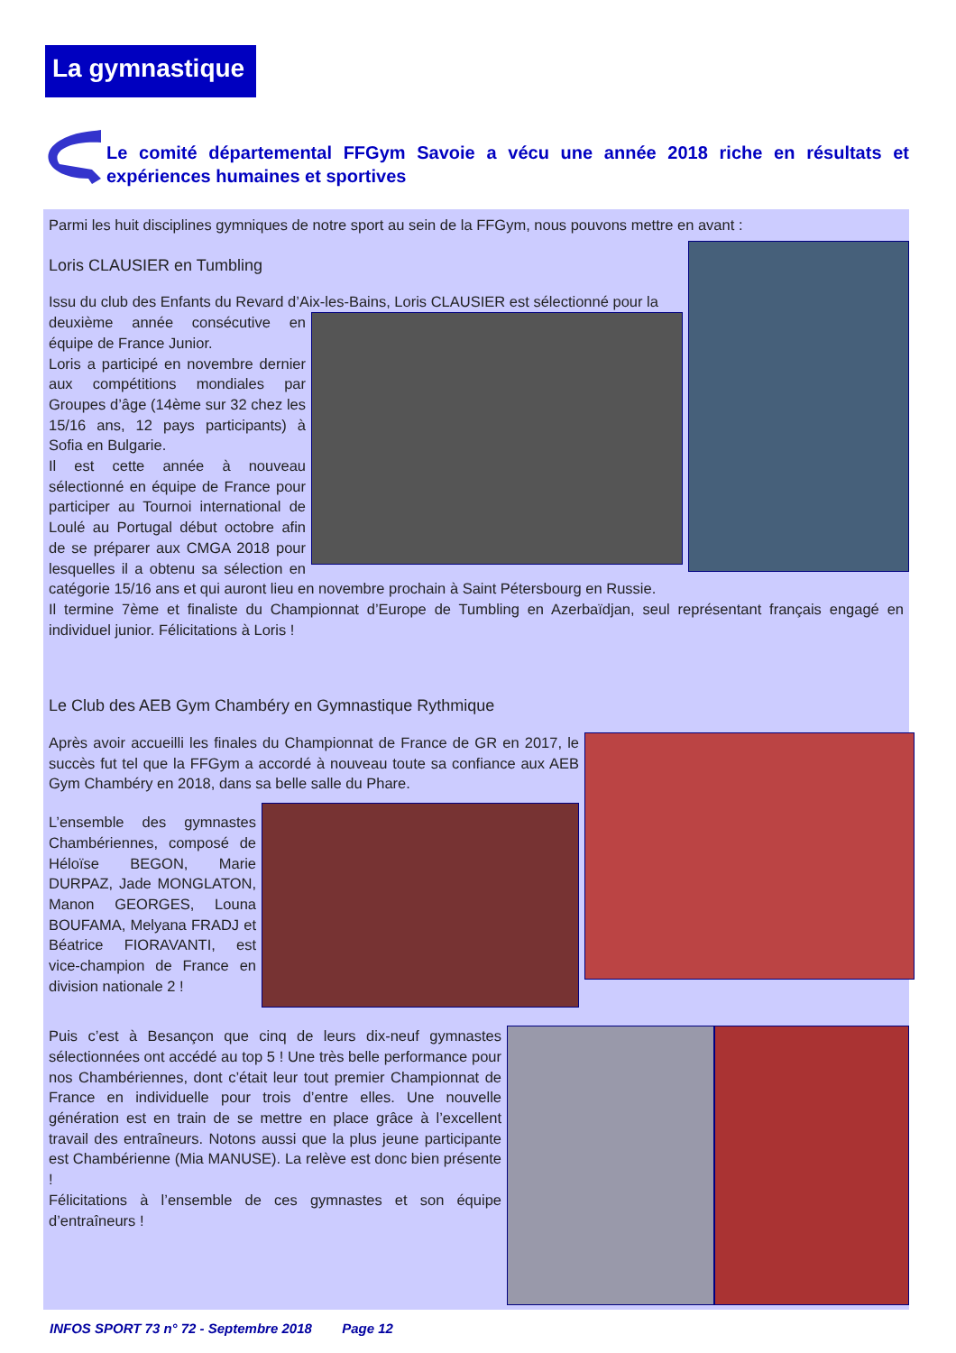La gymnastique
Le comité départemental FFGym Savoie a vécu une année 2018 riche en résultats et expériences humaines et sportives
Parmi les huit disciplines gymniques de notre sport au sein de la FFGym, nous pouvons mettre en avant :
Loris CLAUSIER en Tumbling
Issu du club des Enfants du Revard d’Aix-les-Bains, Loris CLAUSIER est sélectionné pour la
deuxième année consécutive en équipe de France Junior.
Loris a participé en novembre dernier aux compétitions mondiales par Groupes d’âge (14ème sur 32 chez les 15/16 ans, 12 pays participants) à Sofia en Bulgarie.
Il est cette année à nouveau sélectionné en équipe de France pour participer au Tournoi international de Loulé au Portugal début octobre afin de se préparer aux CMGA 2018 pour lesquelles il a obtenu sa sélection en catégorie 15/16 ans et qui auront lieu en novembre prochain à Saint Pétersbourg en Russie.
Il termine 7ème et finaliste du Championnat d’Europe de Tumbling en Azerbaïdjan, seul représentant français engagé en individuel junior. Félicitations à Loris !
Le Club des AEB Gym Chambéry en Gymnastique Rythmique
Après avoir accueilli les finales du Championnat de France de GR en 2017, le succès fut tel que la FFGym a accordé à nouveau toute sa confiance aux AEB Gym Chambéry en 2018, dans sa belle salle du Phare.
L’ensemble des gymnastes Chambériennes, composé de Héloïse BEGON, Marie DURPAZ, Jade MONGLATON, Manon GEORGES, Louna BOUFAMA, Melyana FRADJ et Béatrice FIORAVANTI, est vice-champion de France en division nationale 2 !
Puis c’est à Besançon que cinq de leurs dix-neuf gymnastes sélectionnées ont accédé au top 5 ! Une très belle performance pour nos Chambériennes, dont c’était leur tout premier Championnat de France en individuelle pour trois d’entre elles. Une nouvelle génération est en train de se mettre en place grâce à l’excellent travail des entraîneurs. Notons aussi que la plus jeune participante est Chambérienne (Mia MANUSE). La relève est donc bien présente !
Félicitations à l’ensemble de ces gymnastes et son équipe d’entraîneurs !
INFOS SPORT 73 n° 72 - Septembre 2018 Page 12